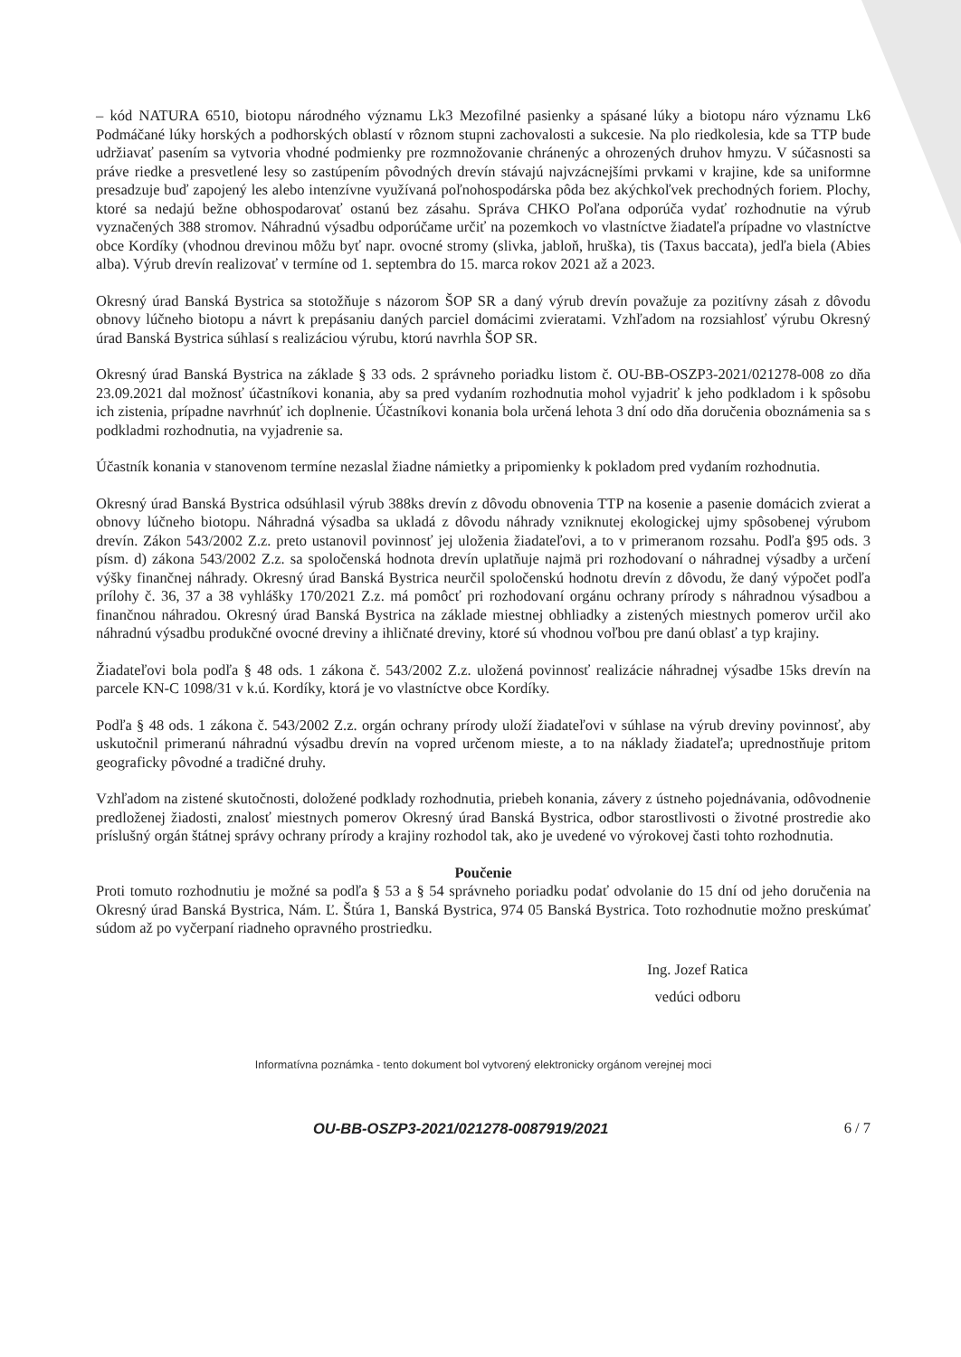– kód NATURA 6510, biotopu národného významu Lk3 Mezofilné pasienky a spásané lúky a biotopu náro významu Lk6 Podmáčané lúky horských a podhorských oblastí v rôznom stupni zachovalosti a sukcesie. Na plo riedkolesia, kde sa TTP bude udržiavať pasením sa vytvoria vhodné podmienky pre rozmnožovanie chránenýc a ohrozených druhov hmyzu. V súčasnosti sa práve riedke a presvetlené lesy so zastúpením pôvodných drevín stávajú najvzácnejšími prvkami v krajine, kde sa uniformne presadzuje buď zapojený les alebo intenzívne využívaná poľnohospodárska pôda bez akýchkoľvek prechodných foriem. Plochy, ktoré sa nedajú bežne obhospodarovať ostanú bez zásahu. Správa CHKO Poľana odporúča vydať rozhodnutie na výrub vyznačených 388 stromov. Náhradnú výsadbu odporúčame určiť na pozemkoch vo vlastníctve žiadateľa prípadne vo vlastníctve obce Kordíky (vhodnou drevinou môžu byť napr. ovocné stromy (slivka, jabloň, hruška), tis (Taxus baccata), jedľa biela (Abies alba). Výrub drevín realizovať v termíne od 1. septembra do 15. marca rokov 2021 až a 2023.
Okresný úrad Banská Bystrica sa stotožňuje s názorom ŠOP SR a daný výrub drevín považuje za pozitívny zásah z dôvodu obnovy lúčneho biotopu a návrt k prepásaniu daných parciel domácimi zvieratami. Vzhľadom na rozsiahlosť výrubu Okresný úrad Banská Bystrica súhlasí s realizáciou výrubu, ktorú navrhla ŠOP SR.
Okresný úrad Banská Bystrica na základe § 33 ods. 2 správneho poriadku listom č. OU-BB-OSZP3-2021/021278-008 zo dňa 23.09.2021 dal možnosť účastníkovi konania, aby sa pred vydaním rozhodnutia mohol vyjadriť k jeho podkladom i k spôsobu ich zistenia, prípadne navrhnúť ich doplnenie. Účastníkovi konania bola určená lehota 3 dní odo dňa doručenia oboznámenia sa s podkladmi rozhodnutia, na vyjadrenie sa.
Účastník konania v stanovenom termíne nezaslal žiadne námietky a pripomienky k pokladom pred vydaním rozhodnutia.
Okresný úrad Banská Bystrica odsúhlasil výrub 388ks drevín z dôvodu obnovenia TTP na kosenie a pasenie domácich zvierat a obnovy lúčneho biotopu. Náhradná výsadba sa ukladá z dôvodu náhrady vzniknutej ekologickej ujmy spôsobenej výrubom drevín. Zákon 543/2002 Z.z. preto ustanovil povinnosť jej uloženia žiadateľovi, a to v primeranom rozsahu. Podľa §95 ods. 3 písm. d) zákona 543/2002 Z.z. sa spoločenská hodnota drevín uplatňuje najmä pri rozhodovaní o náhradnej výsadby a určení výšky finančnej náhrady. Okresný úrad Banská Bystrica neurčil spoločenskú hodnotu drevín z dôvodu, že daný výpočet podľa prílohy č. 36, 37 a 38 vyhlášky 170/2021 Z.z. má pomôcť pri rozhodovaní orgánu ochrany prírody s náhradnou výsadbou a finančnou náhradou. Okresný úrad Banská Bystrica na základe miestnej obhliadky a zistených miestnych pomerov určil ako náhradnú výsadbu produkčné ovocné dreviny a ihličnaté dreviny, ktoré sú vhodnou voľbou pre danú oblasť a typ krajiny.
Žiadateľovi bola podľa § 48 ods. 1 zákona č. 543/2002 Z.z. uložená povinnosť realizácie náhradnej výsadbe 15ks drevín na parcele KN-C 1098/31 v k.ú. Kordíky, ktorá je vo vlastníctve obce Kordíky.
Podľa § 48 ods. 1 zákona č. 543/2002 Z.z. orgán ochrany prírody uloží žiadateľovi v súhlase na výrub dreviny povinnosť, aby uskutočnil primeranú náhradnú výsadbu drevín na vopred určenom mieste, a to na náklady žiadateľa; uprednostňuje pritom geograficky pôvodné a tradičné druhy.
Vzhľadom na zistené skutočnosti, doložené podklady rozhodnutia, priebeh konania, závery z ústneho pojednávania, odôvodnenie predloženej žiadosti, znalosť miestnych pomerov Okresný úrad Banská Bystrica, odbor starostlivosti o životné prostredie ako príslušný orgán štátnej správy ochrany prírody a krajiny rozhodol tak, ako je uvedené vo výrokovej časti tohto rozhodnutia.
Poučenie
Proti tomuto rozhodnutiu je možné sa podľa § 53 a § 54 správneho poriadku podať odvolanie do 15 dní od jeho doručenia na Okresný úrad Banská Bystrica, Nám. Ľ. Štúra 1, Banská Bystrica, 974 05 Banská Bystrica. Toto rozhodnutie možno preskúmať súdom až po vyčerpaní riadneho opravného prostriedku.
Ing. Jozef Ratica
vedúci odboru
Informatívna poznámka - tento dokument bol vytvorený elektronicky orgánom verejnej moci
OU-BB-OSZP3-2021/021278-0087919/2021 6 / 7